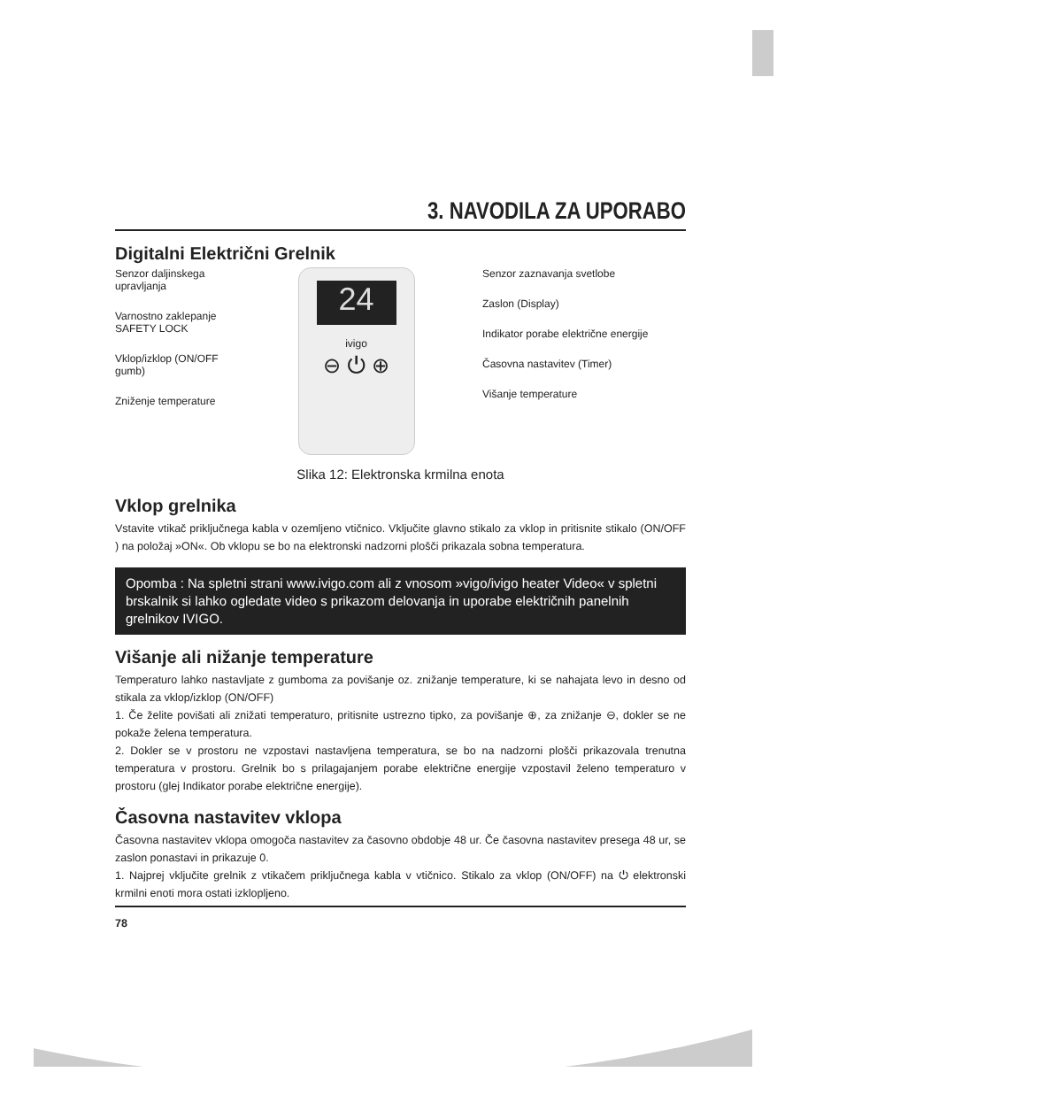3. NAVODILA ZA UPORABO
Digitalni Električni Grelnik
Senzor daljinskega upravljanja
Varnostno zaklepanje SAFETY LOCK
Vklop/izklop (ON/OFF gumb)
Zniženje temperature
24
ivigo
⊖ ⏻ ⊕
Senzor zaznavanja svetlobe
Zaslon (Display)
Indikator porabe električne energije
Časovna nastavitev (Timer)
Višanje temperature
Slika 12: Elektronska krmilna enota
Vklop grelnika
Vstavite vtikač priključnega kabla v ozemljeno vtičnico. Vključite glavno stikalo za vklop in pritisnite stikalo (ON/OFF ) na položaj »ON«. Ob vklopu se bo na elektronski nadzorni plošči prikazala sobna temperatura.
Opomba : Na spletni strani www.ivigo.com ali z vnosom »vigo/ivigo heater Video« v spletni brskalnik si lahko ogledate video s prikazom delovanja in uporabe električnih panelnih grelnikov IVIGO.
Višanje ali nižanje temperature
Temperaturo lahko nastavljate z gumboma za povišanje oz. znižanje temperature, ki se nahajata levo in desno od stikala za vklop/izklop (ON/OFF)
1. Če želite povišati ali znižati temperaturo, pritisnite ustrezno tipko, za povišanje ⊕, za znižanje ⊖, dokler se ne pokaže želena temperatura.
2. Dokler se v prostoru ne vzpostavi nastavljena temperatura, se bo na nadzorni plošči prikazovala trenutna temperatura v prostoru. Grelnik bo s prilagajanjem porabe električne energije vzpostavil želeno temperaturo v prostoru (glej Indikator porabe električne energije).
Časovna nastavitev vklopa
Časovna nastavitev vklopa omogoča nastavitev za časovno obdobje 48 ur. Če časovna nastavitev presega 48 ur, se zaslon ponastavi in prikazuje 0.
1. Najprej vključite grelnik z vtikačem priključnega kabla v vtičnico. Stikalo za vklop (ON/OFF) na ⏻ elektronski krmilni enoti mora ostati izklopljeno.
78